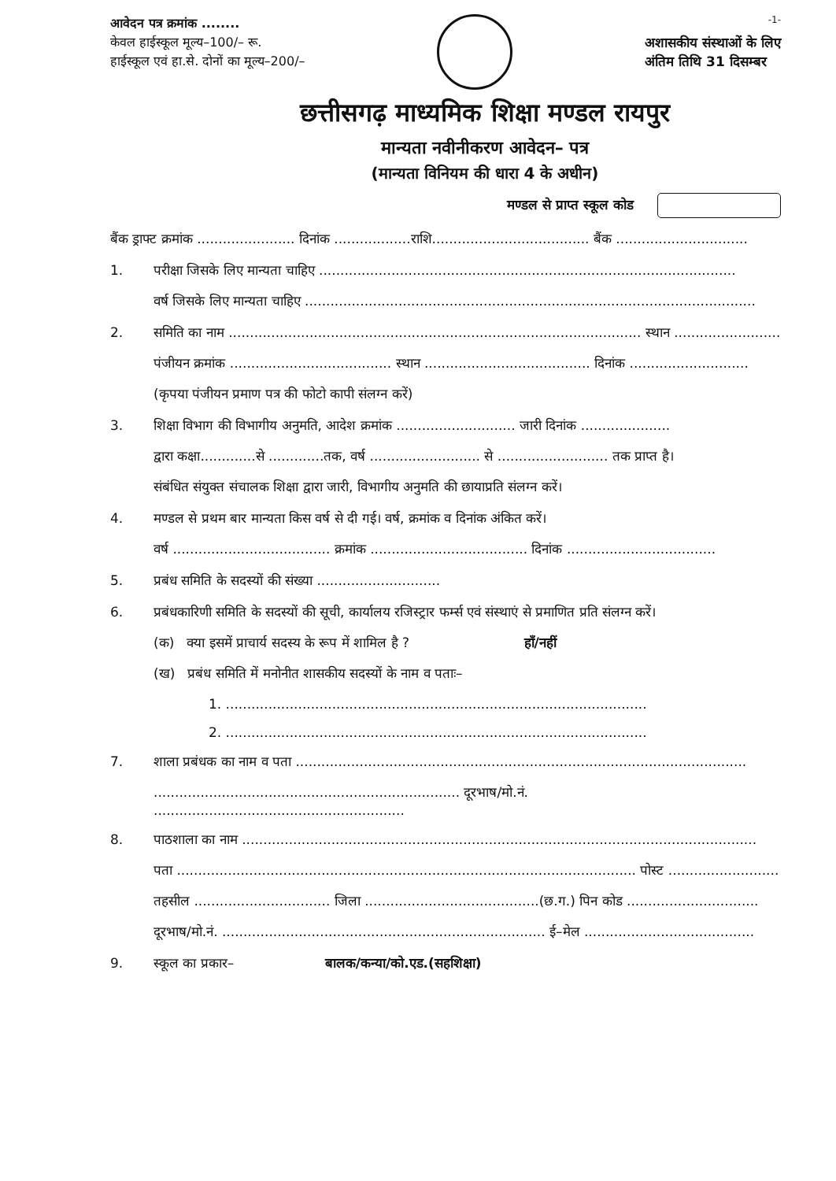आवेदन पत्र क्रमांक ........
केवल हाईस्कूल मूल्य–100/– रू.
हाईस्कूल एवं हा.से. दोनों का मूल्य–200/–
-1-
अशासकीय संस्थाओं के लिए
अंतिम तिथि 31 दिसम्बर
छत्तीसगढ़ माध्यमिक शिक्षा मण्डल रायपुर
मान्यता नवीनीकरण आवेदन– पत्र
(मान्यता विनियम की धारा 4 के अधीन)
मण्डल से प्राप्त स्कूल कोड
बैंक ड्राफ्ट क्रमांक ....................... दिनांक ..................राशि..................................... बैंक ...............................
1. परीक्षा जिसके लिए मान्यता चाहिए ..................................................................................................
वर्ष जिसके लिए मान्यता चाहिए ..........................................................................................................
2. समिति का नाम ................................................................................................. स्थान .........................
पंजीयन क्रमांक ...................................... स्थान ....................................... दिनांक ............................
(कृपया पंजीयन प्रमाण पत्र की फोटो कापी संलग्न करें)
3. शिक्षा विभाग की विभागीय अनुमति, आदेश क्रमांक ............................ जारी दिनांक .....................
द्वारा कक्षा.............से .............तक, वर्ष .......................... से .......................... तक प्राप्त है।
संबंधित संयुक्त संचालक शिक्षा द्वारा जारी, विभागीय अनुमति की छायाप्रति संलग्न करें।
4. मण्डल से प्रथम बार मान्यता किस वर्ष से दी गई। वर्ष, क्रमांक व दिनांक अंकित करें।
वर्ष ..................................... क्रमांक ..................................... दिनांक ...................................
5. प्रबंध समिति के सदस्यों की संख्या .............................
6. प्रबंधकारिणी समिति के सदस्यों की सूची, कार्यालय रजिस्ट्रार फर्म्स एवं संस्थाएं से प्रमाणित प्रति संलग्न करें।
(क) क्या इसमें प्राचार्य सदस्य के रूप में शामिल है ? हाँ/नहीं
(ख) प्रबंध समिति में मनोनीत शासकीय सदस्यों के नाम व पताः–
1. ...................................................................................................
2. ...................................................................................................
7. शाला प्रबंधक का नाम व पता ..........................................................................................................
........................................................................ दूरभाष/मो.नं. ...........................................................
8. पाठशाला का नाम .........................................................................................................................
पता ............................................................................................................ पोस्ट ..........................
तहसील ................................ जिला .........................................(छ.ग.) पिन कोड ...............................
दूरभाष/मो.नं. ............................................................................ ई–मेल ........................................
9. स्कूल का प्रकार– बालक/कन्या/को.एड.(सहशिक्षा)